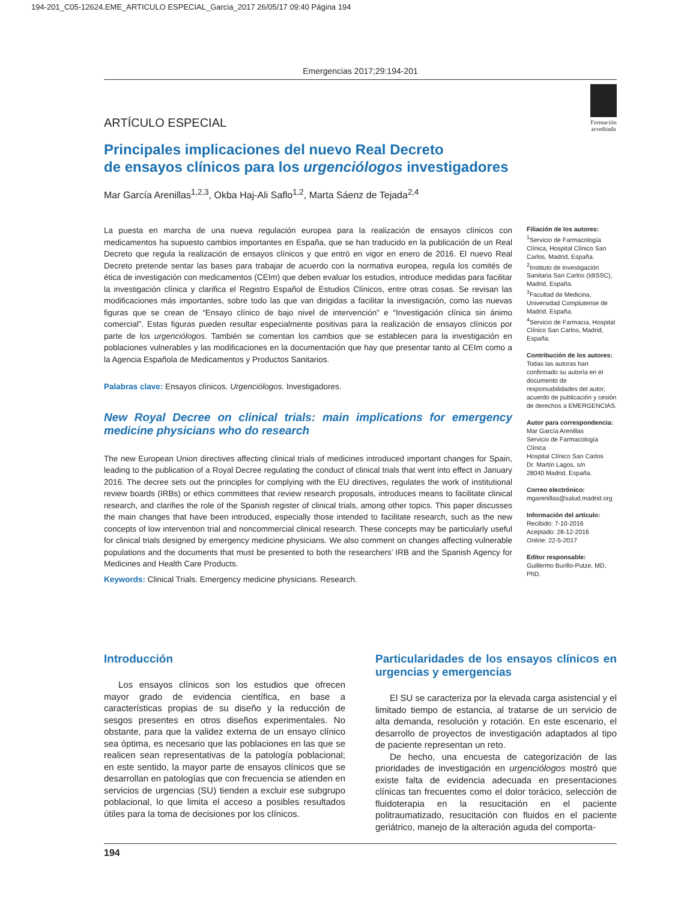194-201_C05-12624.EME_ARTICULO ESPECIAL_Garcia_2017 26/05/17 09:40 Página 194
Emergencias 2017;29:194-201
Formación
acreditada
ARTÍCULO ESPECIAL
Principales implicaciones del nuevo Real Decreto
de ensayos clínicos para los urgenciólogos investigadores
Mar García Arenillas<sup>1,2,3</sup>, Okba Haj-Ali Saflo<sup>1,2</sup>, Marta Sáenz de Tejada<sup>2,4</sup>
La puesta en marcha de una nueva regulación europea para la realización de ensayos clínicos con medicamentos ha supuesto cambios importantes en España, que se han traducido en la publicación de un Real Decreto que regula la realización de ensayos clínicos y que entró en vigor en enero de 2016. El nuevo Real Decreto pretende sentar las bases para trabajar de acuerdo con la normativa europea, regula los comités de ética de investigación con medicamentos (CEIm) que deben evaluar los estudios, introduce medidas para facilitar la investigación clínica y clarifica el Registro Español de Estudios Clínicos, entre otras cosas. Se revisan las modificaciones más importantes, sobre todo las que van dirigidas a facilitar la investigación, como las nuevas figuras que se crean de “Ensayo clínico de bajo nivel de intervención” e “Investigación clínica sin ánimo comercial”. Estas figuras pueden resultar especialmente positivas para la realización de ensayos clínicos por parte de los urgenciólogos. También se comentan los cambios que se establecen para la investigación en poblaciones vulnerables y las modificaciones en la documentación que hay que presentar tanto al CEIm como a la Agencia Española de Medicamentos y Productos Sanitarios.
Palabras clave: Ensayos clínicos. Urgenciólogos. Investigadores.
New Royal Decree on clinical trials: main implications for emergency medicine physicians who do research
The new European Union directives affecting clinical trials of medicines introduced important changes for Spain, leading to the publication of a Royal Decree regulating the conduct of clinical trials that went into effect in January 2016. The decree sets out the principles for complying with the EU directives, regulates the work of institutional review boards (IRBs) or ethics committees that review research proposals, introduces means to facilitate clinical research, and clarifies the role of the Spanish register of clinical trials, among other topics. This paper discusses the main changes that have been introduced, especially those intended to facilitate research, such as the new concepts of low intervention trial and noncommercial clinical research. These concepts may be particularly useful for clinical trials designed by emergency medicine physicians. We also comment on changes affecting vulnerable populations and the documents that must be presented to both the researchers’ IRB and the Spanish Agency for Medicines and Health Care Products.
Keywords: Clinical Trials. Emergency medicine physicians. Research.
Filiación de los autores:
<sup>1</sup>Servicio de Farmacología Clínica, Hospital Clínico San Carlos, Madrid, España.
<sup>2</sup> Instituto de Investigación Sanitaria San Carlos (IdISSC), Madrid, España.
<sup>3</sup> Facultad de Medicina, Universidad Complutense de Madrid, España.
<sup>4</sup> Servicio de Farmacia, Hospital Clínico San Carlos, Madrid, España.
Contribución de los autores:
Todas las autoras han confirmado su autoría en el documento de responsabilidades del autor, acuerdo de publicación y cesión de derechos a EMERGENCIAS.
Autor para correspondencia:
Mar García Arenillas
Servicio de Farmacología Clínica
Hospital Clínico San Carlos
Dr. Martín Lagos, s/n
28040 Madrid, España.
Correo electrónico:
mgarenillas@salud.madrid.org
Información del artículo:
Recibido: 7-10-2016
Aceptado: 28-12-2016
Online: 22-5-2017
Editor responsable:
Guillermo Burillo-Putze, MD, PhD.
Introducción
Los ensayos clínicos son los estudios que ofrecen mayor grado de evidencia científica, en base a características propias de su diseño y la reducción de sesgos presentes en otros diseños experimentales. No obstante, para que la validez externa de un ensayo clínico sea óptima, es necesario que las poblaciones en las que se realicen sean representativas de la patología poblacional; en este sentido, la mayor parte de ensayos clínicos que se desarrollan en patologías que con frecuencia se atienden en servicios de urgencias (SU) tienden a excluir ese subgrupo poblacional, lo que limita el acceso a posibles resultados útiles para la toma de decisiones por los clínicos.
Particularidades de los ensayos clínicos en urgencias y emergencias
El SU se caracteriza por la elevada carga asistencial y el limitado tiempo de estancia, al tratarse de un servicio de alta demanda, resolución y rotación. En este escenario, el desarrollo de proyectos de investigación adaptados al tipo de paciente representan un reto.
De hecho, una encuesta de categorización de las prioridades de investigación en urgenciólogos mostró que existe falta de evidencia adecuada en presentaciones clínicas tan frecuentes como el dolor torácico, selección de fluidoterapia en la resucitación en el paciente politraumatizado, resucitación con fluidos en el paciente geriátrico, manejo de la alteración aguda del comporta-
194